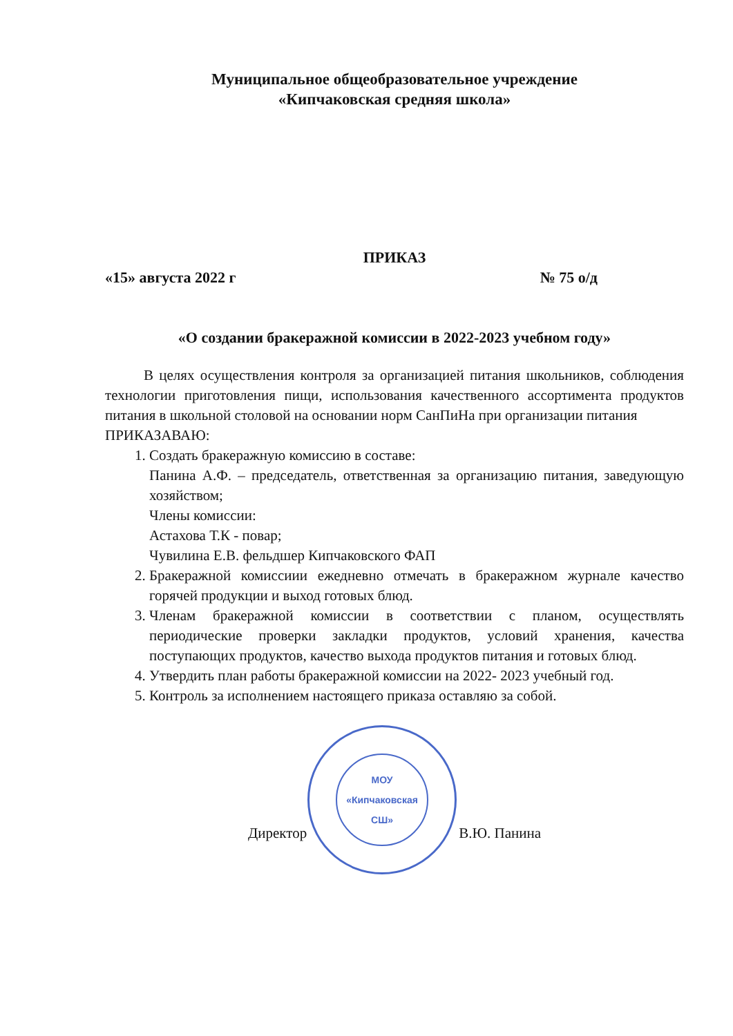МОУ
«Кипчаковская
СШ»
Муниципальное общеобразовательное учреждение
«Кипчаковская средняя школа»
ПРИКАЗ
«15» августа 2022 г № 75 о/д
«О создании бракеражной комиссии в 2022-2023 учебном году»
В целях осуществления контроля за организацией питания школьников, соблюдения технологии приготовления пищи, использования качественного ассортимента продуктов питания в школьной столовой на основании норм СанПиНа при организации питания
ПРИКАЗАВАЮ:
1. Создать бракеражную комиссию в составе:
Панина А.Ф. – председатель, ответственная за организацию питания, заведующую хозяйством;
Члены комиссии:
Астахова Т.К - повар;
Чувилина Е.В. фельдшер Кипчаковского ФАП
2. Бракеражной комиссиии ежедневно отмечать в бракеражном журнале качество горячей продукции и выход готовых блюд.
3. Членам бракеражной комиссии в соответствии с планом, осуществлять периодические проверки закладки продуктов, условий хранения, качества поступающих продуктов, качество выхода продуктов питания и готовых блюд.
4. Утвердить план работы бракеражной комиссии на 2022- 2023 учебный год.
5. Контроль за исполнением настоящего приказа оставляю за собой.
Директор В.Ю. Панина